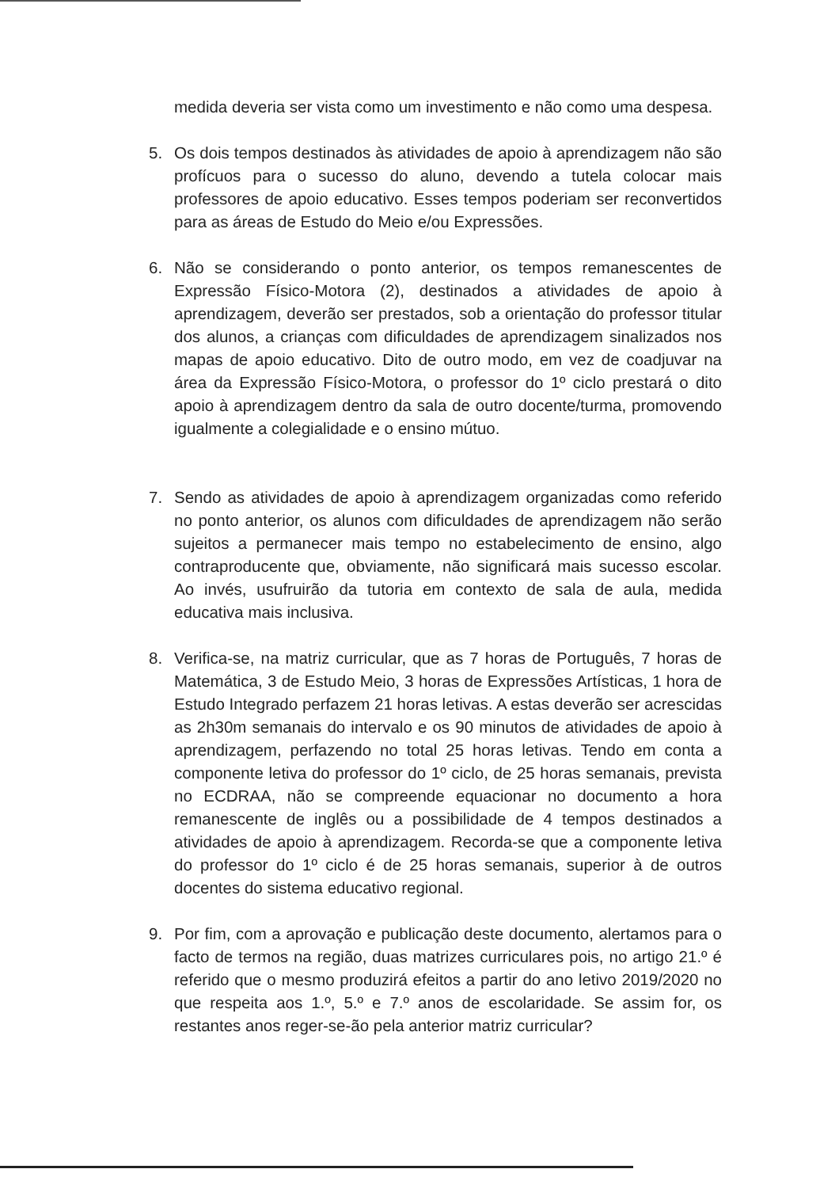medida deveria ser vista como um investimento e não como uma despesa.
5. Os dois tempos destinados às atividades de apoio à aprendizagem não são profícuos para o sucesso do aluno, devendo a tutela colocar mais professores de apoio educativo. Esses tempos poderiam ser reconvertidos para as áreas de Estudo do Meio e/ou Expressões.
6. Não se considerando o ponto anterior, os tempos remanescentes de Expressão Físico-Motora (2), destinados a atividades de apoio à aprendizagem, deverão ser prestados, sob a orientação do professor titular dos alunos, a crianças com dificuldades de aprendizagem sinalizados nos mapas de apoio educativo. Dito de outro modo, em vez de coadjuvar na área da Expressão Físico-Motora, o professor do 1º ciclo prestará o dito apoio à aprendizagem dentro da sala de outro docente/turma, promovendo igualmente a colegialidade e o ensino mútuo.
7. Sendo as atividades de apoio à aprendizagem organizadas como referido no ponto anterior, os alunos com dificuldades de aprendizagem não serão sujeitos a permanecer mais tempo no estabelecimento de ensino, algo contraproducente que, obviamente, não significará mais sucesso escolar. Ao invés, usufruirão da tutoria em contexto de sala de aula, medida educativa mais inclusiva.
8. Verifica-se, na matriz curricular, que as 7 horas de Português, 7 horas de Matemática, 3 de Estudo Meio, 3 horas de Expressões Artísticas, 1 hora de Estudo Integrado perfazem 21 horas letivas. A estas deverão ser acrescidas as 2h30m semanais do intervalo e os 90 minutos de atividades de apoio à aprendizagem, perfazendo no total 25 horas letivas. Tendo em conta a componente letiva do professor do 1º ciclo, de 25 horas semanais, prevista no ECDRAA, não se compreende equacionar no documento a hora remanescente de inglês ou a possibilidade de 4 tempos destinados a atividades de apoio à aprendizagem. Recorda-se que a componente letiva do professor do 1º ciclo é de 25 horas semanais, superior à de outros docentes do sistema educativo regional.
9. Por fim, com a aprovação e publicação deste documento, alertamos para o facto de termos na região, duas matrizes curriculares pois, no artigo 21.º é referido que o mesmo produzirá efeitos a partir do ano letivo 2019/2020 no que respeita aos 1.º, 5.º e 7.º anos de escolaridade. Se assim for, os restantes anos reger-se-ão pela anterior matriz curricular?